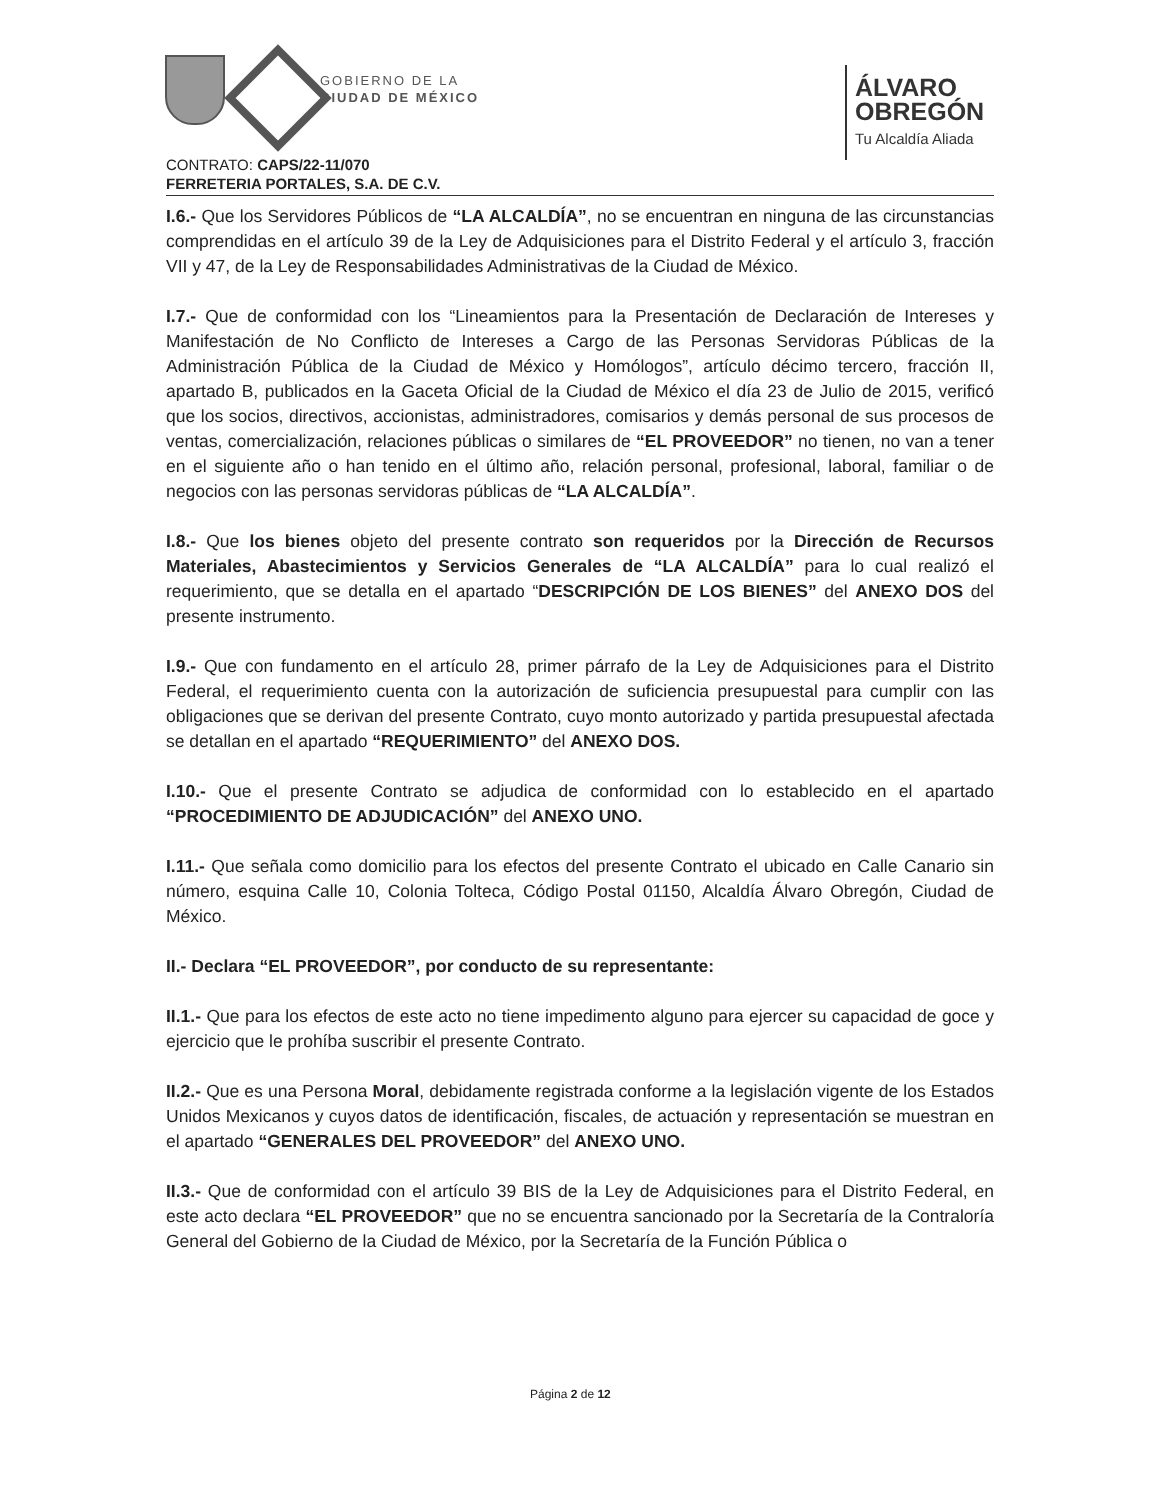GOBIERNO DE LA
CIUDAD DE MÉXICO
ÁLVARO
OBREGÓN
Tu Alcaldía Aliada
CONTRATO: CAPS/22-11/070
FERRETERIA PORTALES, S.A. DE C.V.
I.6.- Que los Servidores Públicos de “LA ALCALDÍA”, no se encuentran en ninguna de las circunstancias comprendidas en el artículo 39 de la Ley de Adquisiciones para el Distrito Federal y el artículo 3, fracción VII y 47, de la Ley de Responsabilidades Administrativas de la Ciudad de México.
I.7.- Que de conformidad con los “Lineamientos para la Presentación de Declaración de Intereses y Manifestación de No Conflicto de Intereses a Cargo de las Personas Servidoras Públicas de la Administración Pública de la Ciudad de México y Homólogos”, artículo décimo tercero, fracción II, apartado B, publicados en la Gaceta Oficial de la Ciudad de México el día 23 de Julio de 2015, verificó que los socios, directivos, accionistas, administradores, comisarios y demás personal de sus procesos de ventas, comercialización, relaciones públicas o similares de “EL PROVEEDOR” no tienen, no van a tener en el siguiente año o han tenido en el último año, relación personal, profesional, laboral, familiar o de negocios con las personas servidoras públicas de “LA ALCALDÍA”.
I.8.- Que los bienes objeto del presente contrato son requeridos por la Dirección de Recursos Materiales, Abastecimientos y Servicios Generales de “LA ALCALDÍA” para lo cual realizó el requerimiento, que se detalla en el apartado “DESCRIPCIÓN DE LOS BIENES” del ANEXO DOS del presente instrumento.
I.9.- Que con fundamento en el artículo 28, primer párrafo de la Ley de Adquisiciones para el Distrito Federal, el requerimiento cuenta con la autorización de suficiencia presupuestal para cumplir con las obligaciones que se derivan del presente Contrato, cuyo monto autorizado y partida presupuestal afectada se detallan en el apartado “REQUERIMIENTO” del ANEXO DOS.
I.10.- Que el presente Contrato se adjudica de conformidad con lo establecido en el apartado “PROCEDIMIENTO DE ADJUDICACIÓN” del ANEXO UNO.
I.11.- Que señala como domicilio para los efectos del presente Contrato el ubicado en Calle Canario sin número, esquina Calle 10, Colonia Tolteca, Código Postal 01150, Alcaldía Álvaro Obregón, Ciudad de México.
II.- Declara “EL PROVEEDOR”, por conducto de su representante:
II.1.- Que para los efectos de este acto no tiene impedimento alguno para ejercer su capacidad de goce y ejercicio que le prohíba suscribir el presente Contrato.
II.2.- Que es una Persona Moral, debidamente registrada conforme a la legislación vigente de los Estados Unidos Mexicanos y cuyos datos de identificación, fiscales, de actuación y representación se muestran en el apartado “GENERALES DEL PROVEEDOR” del ANEXO UNO.
II.3.- Que de conformidad con el artículo 39 BIS de la Ley de Adquisiciones para el Distrito Federal, en este acto declara “EL PROVEEDOR” que no se encuentra sancionado por la Secretaría de la Contraloría General del Gobierno de la Ciudad de México, por la Secretaría de la Función Pública o
Página 2 de 12